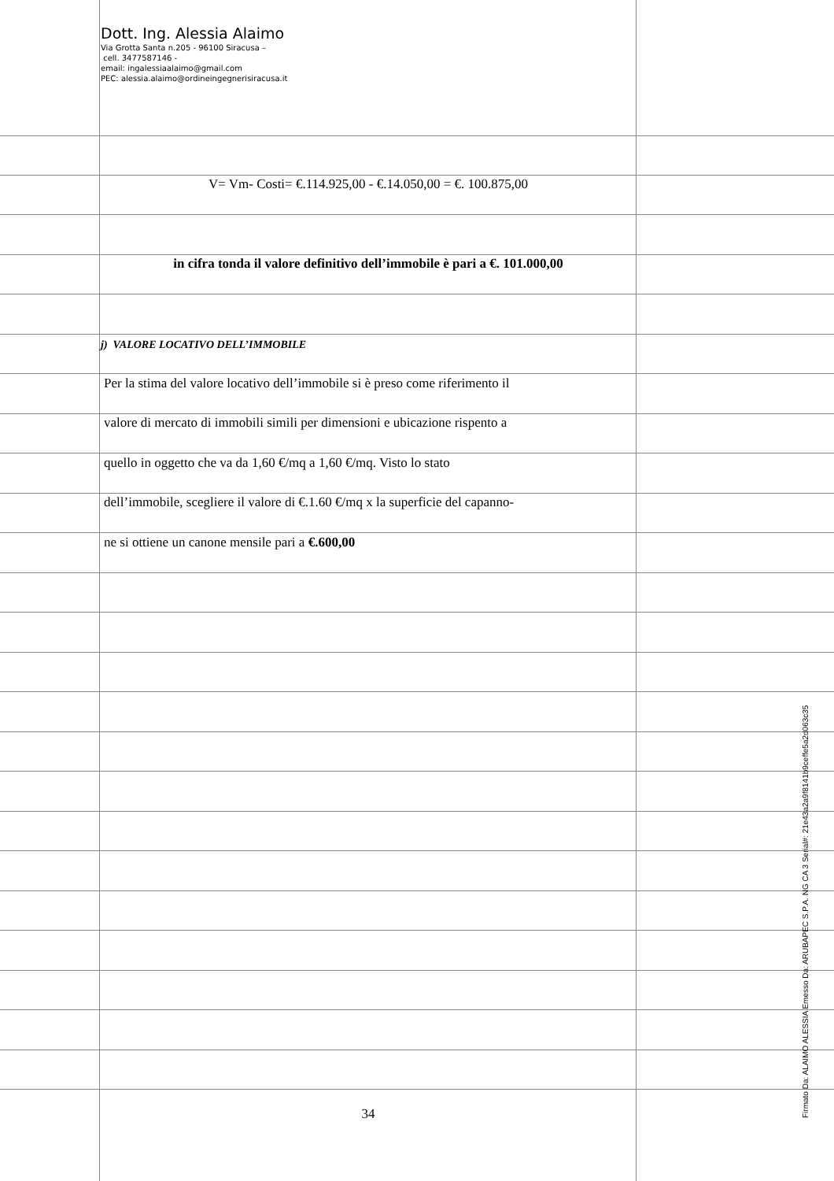Dott. Ing. Alessia Alaimo
Via Grotta Santa n.205 - 96100 Siracusa –
cell. 3477587146 -
email: ingalessiaalaimo@gmail.com
PEC: alessia.alaimo@ordineingegnerisiracusa.it
V= Vm- Costi= €.114.925,00 - €.14.050,00 = €. 100.875,00
in cifra tonda il valore definitivo dell’immobile è pari a €. 101.000,00
j) VALORE LOCATIVO DELL’IMMOBILE
Per la stima del valore locativo dell’immobile si è preso come riferimento il
valore di mercato di immobili simili per dimensioni e ubicazione rispento a
quello in oggetto che va da 1,60 €/mq a 1,60 €/mq. Visto lo stato
dell’immobile, scegliere il valore di €.1.60 €/mq x la superficie del capanno-
ne si ottiene un canone mensile pari a €.600,00
34
Firmato Da: ALAIMO ALESSIA Emesso Da: ARUBAPEC S.P.A. NG CA 3 Serial#: 21e43a2a9f8141b9ceffe5a2d063c35